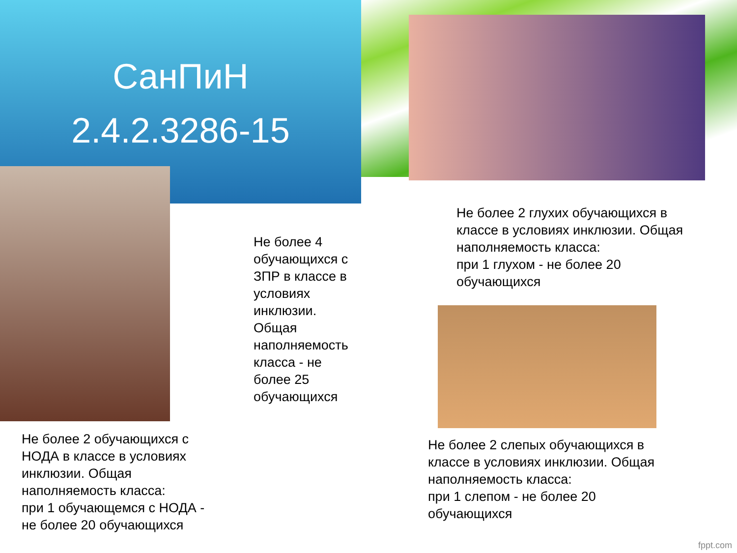СанПиН
2.4.2.3286-15
Не более 4 обучающихся с ЗПР в классе в условиях инклюзии. Общая наполняемость класса - не более 25 обучающихся
Не более 2 глухих обучающихся в классе в условиях инклюзии. Общая наполняемость класса:
при 1 глухом - не более 20 обучающихся
Не более 2 обучающихся с НОДА в классе в условиях инклюзии. Общая наполняемость класса:
при 1 обучающемся с НОДА - не более 20 обучающихся
Не более 2 слепых обучающихся в классе в условиях инклюзии. Общая наполняемость класса:
при 1 слепом - не более 20 обучающихся
fppt.com